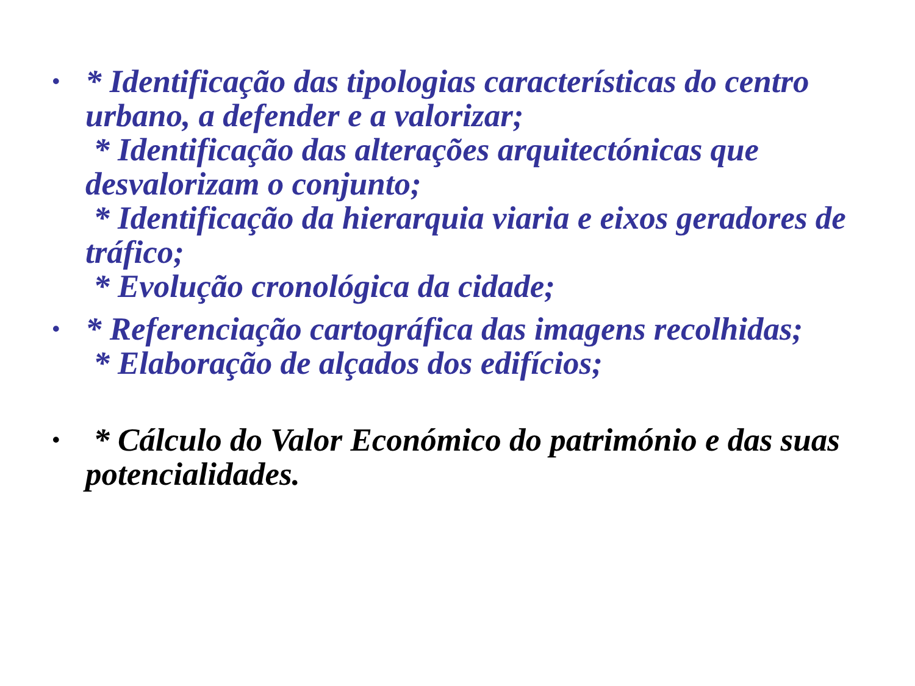•
* Identificação das tipologias características do centro urbano, a defender e a valorizar;
* Identificação das alterações arquitectónicas que desvalorizam o conjunto;
* Identificação da hierarquia viaria e eixos geradores de tráfico;
* Evolução cronológica da cidade;
•
* Referenciação cartográfica das imagens recolhidas;
* Elaboração de alçados dos edifícios;
•
* Cálculo do Valor Económico do património e das suas potencialidades.